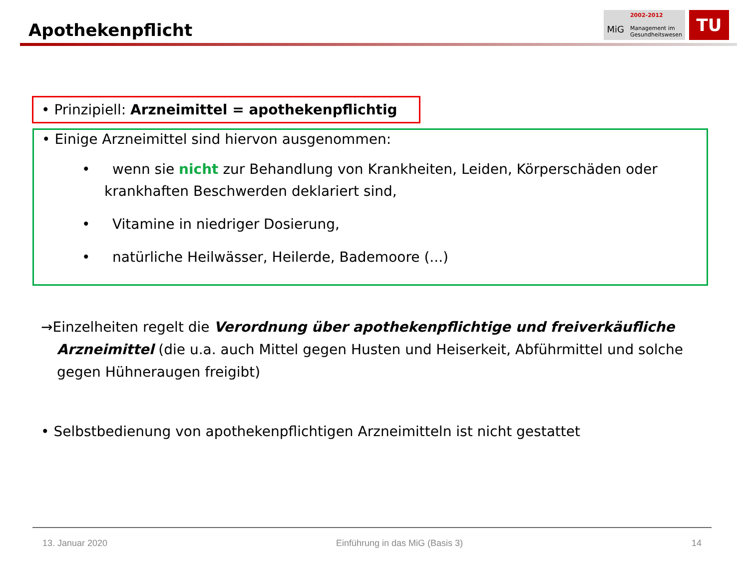Apothekenpflicht
MiG
2002-2012
Management im
Gesundheitswesen
TU
• Prinzipiell: Arzneimittel = apothekenpflichtig
• Einige Arzneimittel sind hiervon ausgenommen:
• wenn sie nicht zur Behandlung von Krankheiten, Leiden, Körperschäden oder krankhaften Beschwerden deklariert sind,
• Vitamine in niedriger Dosierung,
• natürliche Heilwässer, Heilerde, Bademoore (...)
→Einzelheiten regelt die Verordnung über apothekenpflichtige und freiverkäufliche Arzneimittel (die u.a. auch Mittel gegen Husten und Heiserkeit, Abführmittel und solche gegen Hühneraugen freigibt)
• Selbstbedienung von apothekenpflichtigen Arzneimitteln ist nicht gestattet
13. Januar 2020 Einführung in das MiG (Basis 3) 14